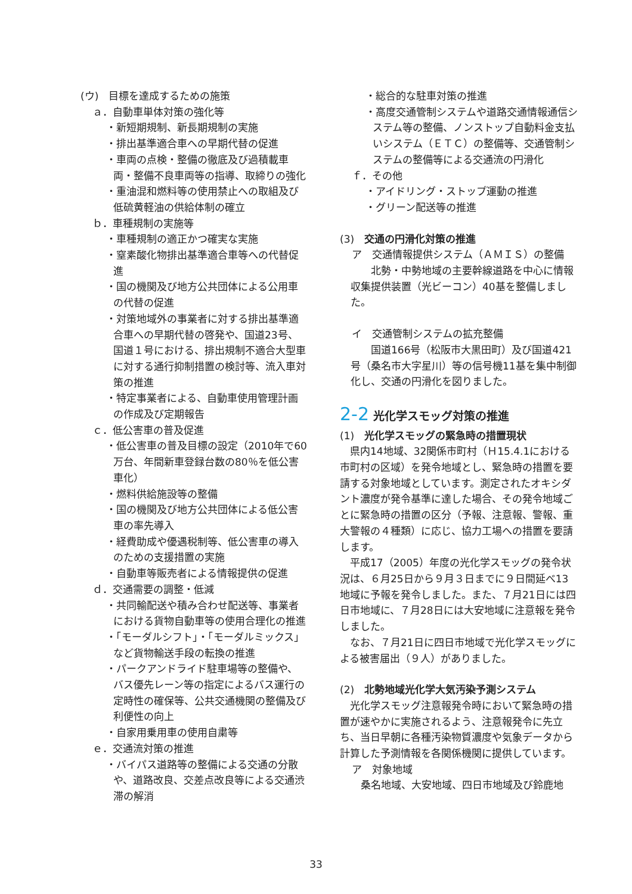(ウ)　目標を達成するための施策
ａ．自動車単体対策の強化等
・新短期規制、新長期規制の実施
・排出基準適合車への早期代替の促進
・車両の点検・整備の徹底及び過積載車両・整備不良車両等の指導、取締りの強化
・重油混和燃料等の使用禁止への取組及び低硫黄軽油の供給体制の確立
ｂ．車種規制の実施等
・車種規制の適正かつ確実な実施
・窒素酸化物排出基準適合車等への代替促進
・国の機関及び地方公共団体による公用車の代替の促進
・対策地域外の事業者に対する排出基準適合車への早期代替の啓発や、国道23号、国道１号における、排出規制不適合大型車に対する通行抑制措置の検討等、流入車対策の推進
・特定事業者による、自動車使用管理計画の作成及び定期報告
ｃ．低公害車の普及促進
・低公害車の普及目標の設定（2010年で60万台、年間新車登録台数の80％を低公害車化）
・燃料供給施設等の整備
・国の機関及び地方公共団体による低公害車の率先導入
・経費助成や優遇税制等、低公害車の導入のための支援措置の実施
・自動車等販売者による情報提供の促進
ｄ．交通需要の調整・低減
・共同輸配送や積み合わせ配送等、事業者における貨物自動車等の使用合理化の推進
・「モーダルシフト」・「モーダルミックス」など貨物輸送手段の転換の推進
・パークアンドライド駐車場等の整備や、バス優先レーン等の指定によるバス運行の定時性の確保等、公共交通機関の整備及び利便性の向上
・自家用乗用車の使用自粛等
ｅ．交通流対策の推進
・バイパス道路等の整備による交通の分散や、道路改良、交差点改良等による交通渋滞の解消
・総合的な駐車対策の推進
・高度交通管制システムや道路交通情報通信システム等の整備、ノンストップ自動料金支払いシステム（ＥＴＣ）の整備等、交通管制システムの整備等による交通流の円滑化
ｆ．その他
・アイドリング・ストップ運動の推進
・グリーン配送等の推進
(3)　交通の円滑化対策の推進
ア　交通情報提供システム（ＡＭＩＳ）の整備
　北勢・中勢地域の主要幹線道路を中心に情報収集提供装置（光ビーコン）40基を整備しました。
イ　交通管制システムの拡充整備
　国道166号（松阪市大黒田町）及び国道421号（桑名市大字星川）等の信号機11基を集中制御化し、交通の円滑化を図りました。
2‑2 光化学スモッグ対策の推進
(1)　光化学スモッグの緊急時の措置現状
県内14地域、32関係市町村（Ｈ15.4.1における市町村の区域）を発令地域とし、緊急時の措置を要請する対象地域としています。測定されたオキシダント濃度が発令基準に達した場合、その発令地域ごとに緊急時の措置の区分（予報、注意報、警報、重大警報の４種類）に応じ、協力工場への措置を要請します。
平成17（2005）年度の光化学スモッグの発令状況は、６月25日から９月３日までに９日間延べ13地域に予報を発令しました。また、７月21日には四日市地域に、７月28日には大安地域に注意報を発令しました。
なお、７月21日に四日市地域で光化学スモッグによる被害届出（９人）がありました。
(2)　北勢地域光化学大気汚染予測システム
光化学スモッグ注意報発令時において緊急時の措置が速やかに実施されるよう、注意報発令に先立ち、当日早朝に各種汚染物質濃度や気象データから計算した予測情報を各関係機関に提供しています。
ア　対象地域
桑名地域、大安地域、四日市地域及び鈴鹿地
33